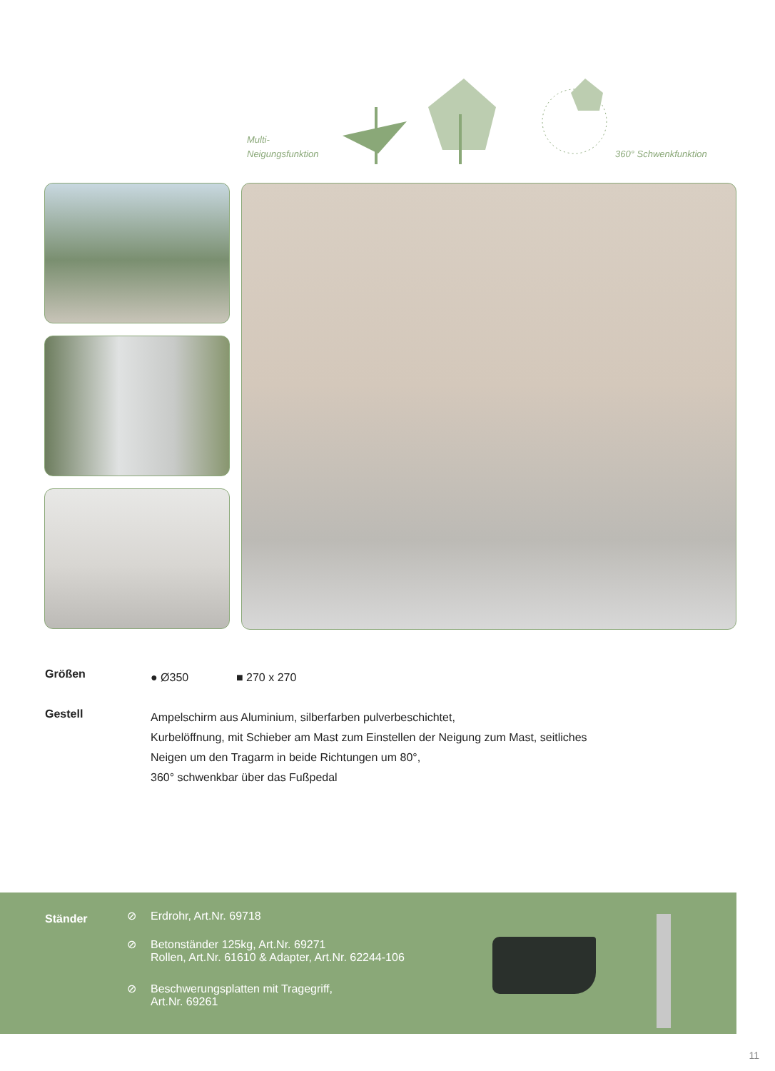Multi-
Neigungsfunktion
360° Schwenkfunktion
Größen
● Ø350 ■ 270 x 270
Gestell
Ampelschirm aus Aluminium, silberfarben pulverbeschichtet,
Kurbelöffnung, mit Schieber am Mast zum Einstellen der Neigung zum Mast, seitliches
Neigen um den Tragarm in beide Richtungen um 80°,
360° schwenkbar über das Fußpedal
Ständer
⊘ Erdrohr, Art.Nr. 69718
⊘ Betonständer 125kg, Art.Nr. 69271
Rollen, Art.Nr. 61610 & Adapter, Art.Nr. 62244-106
⊘ Beschwerungsplatten mit Tragegriff,
Art.Nr. 69261
11